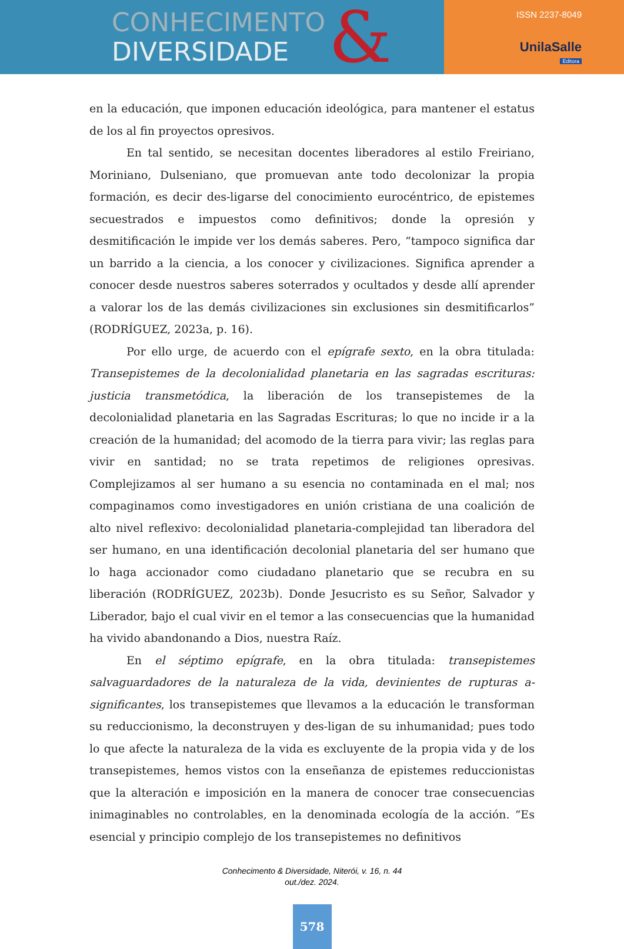CONHECIMENTO
DIVERSIDADE
&
ISSN 2237-8049
UnilaSalle
Editora
en la educación, que imponen educación ideológica, para mantener el estatus de los al fin proyectos opresivos.
En tal sentido, se necesitan docentes liberadores al estilo Freiriano, Moriniano, Dulseniano, que promuevan ante todo decolonizar la propia formación, es decir des-ligarse del conocimiento eurocéntrico, de epistemes secuestrados e impuestos como definitivos; donde la opresión y desmitificación le impide ver los demás saberes. Pero, “tampoco significa dar un barrido a la ciencia, a los conocer y civilizaciones. Significa aprender a conocer desde nuestros saberes soterrados y ocultados y desde allí aprender a valorar los de las demás civilizaciones sin exclusiones sin desmitificarlos” (RODRÍGUEZ, 2023a, p. 16).
Por ello urge, de acuerdo con el epígrafe sexto, en la obra titulada: Transepistemes de la decolonialidad planetaria en las sagradas escrituras: justicia transmetódica, la liberación de los transepistemes de la decolonialidad planetaria en las Sagradas Escrituras; lo que no incide ir a la creación de la humanidad; del acomodo de la tierra para vivir; las reglas para vivir en santidad; no se trata repetimos de religiones opresivas. Complejizamos al ser humano a su esencia no contaminada en el mal; nos compaginamos como investigadores en unión cristiana de una coalición de alto nivel reflexivo: decolonialidad planetaria-complejidad tan liberadora del ser humano, en una identificación decolonial planetaria del ser humano que lo haga accionador como ciudadano planetario que se recubra en su liberación (RODRÍGUEZ, 2023b). Donde Jesucristo es su Señor, Salvador y Liberador, bajo el cual vivir en el temor a las consecuencias que la humanidad ha vivido abandonando a Dios, nuestra Raíz.
En el séptimo epígrafe, en la obra titulada: transepistemes salvaguardadores de la naturaleza de la vida, devinientes de rupturas a-significantes, los transepistemes que llevamos a la educación le transforman su reduccionismo, la deconstruyen y des-ligan de su inhumanidad; pues todo lo que afecte la naturaleza de la vida es excluyente de la propia vida y de los transepistemes, hemos vistos con la enseñanza de epistemes reduccionistas que la alteración e imposición en la manera de conocer trae consecuencias inimaginables no controlables, en la denominada ecología de la acción. “Es esencial y principio complejo de los transepistemes no definitivos
Conhecimento & Diversidade, Niterói, v. 16, n. 44
out./dez. 2024.
578